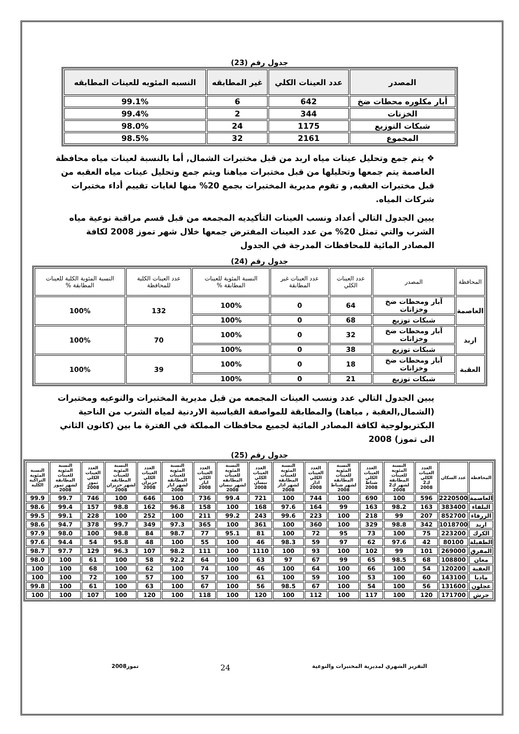جدول رقم (23)
| المصدر | عدد العينات الكلي | غير المطابقه | النسبه المئويه للعينات المطابقه |
| --- | --- | --- | --- |
| أبار مكلوره محطات ضخ | 642 | 6 | 99.1% |
| الخزنات | 344 | 2 | 99.4% |
| شبكات التوزيع | 1175 | 24 | 98.0% |
| المجموع | 2161 | 32 | 98.5% |
❖ يتم جمع وتحليل عينات مياه اربد من قبل مختبرات الشمال, أما بالنسبة لعينات مياه محافظة العاصمة يتم جمعها وتحليلها من قبل مختبرات مياهنا ويتم جمع وتحليل عينات مياه العقبه من قبل مختبرات العقبه, و تقوم مديرية المختبرات بجمع 20% منها لغايات تقييم أداء مختبرات شركات المياه.
يبين الجدول التالي أعداد ونسب العينات التأكيديه المجمعه من قبل قسم مراقبة نوعية مياه الشرب والتي تمثل 20% من عدد العينات المفترض جمعها خلال شهر تموز 2008 لكافة المصادر المائية للمحافظات المدرجة في الجدول
جدول رقم (24)
| المحافظة | المصدر | عدد العينات الكلي | عدد العينات غير المطابقة | النسبة المئوية للعينات المطابقة % | عدد العينات الكلية للمحافظة | النسبة المئوية الكلية للعينات المطابقة % |
| --- | --- | --- | --- | --- | --- | --- |
| العاصمة | آبار ومحطات ضخ وخزانات | 64 | 0 | 100% | 132 | 100% |
| | شبكات توزيع | 68 | 0 | 100% | | |
| اربد | آبار ومحطات ضخ وخزانات | 32 | 0 | 100% | 70 | 100% |
| | شبكات توزيع | 38 | 0 | 100% | | |
| العقبة | آبار ومحطات ضخ وخزانات | 18 | 0 | 100% | 39 | 100% |
| | شبكات توزيع | 21 | 0 | 100% | | |
يبين الجدول التالي عدد ونسب العينات المجمعه من قبل مديرية المختبرات والنوعيه ومختبرات (الشمال,العقبة , مياهنا) والمطابقة للمواصفة القياسية الاردنية لمياه الشرب من الناحية البكتريولوجية لكافة المصادر المائية لجميع محافظات المملكة في الفترة ما بين (كانون الثاني الى تموز) 2008
جدول رقم (25)
| المحافظة | عدد السكان | العدد العينات الكلي ك2 2008 | النسبة المئوية للعينات المطابقة لشهر ك2 2008 | العدد العينات الكلي شباط 2008 | النسبة المئوية للعينات المطابقة لشهر شباط 2008 | العدد العينات الكلي اذار 2008 | النسبة المئوية للعينات المطابقة لشهر اذار 2008 | العدد العينات الكلي نيسان 2008 | النسبة المئوية للعينات المطابقة لشهر نيسان 2008 | العدد العينات الكلي ايار 2008 | النسبة المئوية للعينات المطابقة لشهر ايار 2008 | العدد العينات الكلي حزيران 2008 | النسبة المئوية للعينات المطابقة لشهر حزيران 2008 | العدد العينات الكلي تموز 2008 | النسبة المئوية للعينات المطابقة لشهر تموز 2008 | النسبة المئوية التراكية الكلية |
| --- | --- | --- | --- | --- | --- | --- | --- | --- | --- | --- | --- | --- | --- | --- | --- | --- |
| العاصمة | 2220500 | 596 | 100 | 690 | 100 | 744 | 100 | 721 | 99.4 | 736 | 100 | 646 | 100 | 746 | 99.7 | 99.9 |
| البلقاء | 383400 | 163 | 98.2 | 163 | 99 | 164 | 97.6 | 168 | 100 | 158 | 96.8 | 162 | 98.8 | 157 | 99.4 | 98.6 |
| الزرقاء | 852700 | 207 | 99 | 218 | 100 | 223 | 99.6 | 243 | 99.2 | 211 | 100 | 252 | 100 | 228 | 99.1 | 99.5 |
| اربد | 1018700 | 342 | 98.8 | 329 | 100 | 360 | 100 | 361 | 100 | 365 | 97.3 | 349 | 99.7 | 378 | 94.7 | 98.6 |
| الكرك | 223200 | 75 | 100 | 73 | 95 | 72 | 100 | 81 | 95.1 | 77 | 98.7 | 84 | 98.8 | 100 | 98.0 | 97.9 |
| الطفيلة | 80100 | 42 | 97.6 | 62 | 97 | 59 | 98.3 | 46 | 100 | 55 | 100 | 48 | 95.8 | 54 | 94.4 | 97.6 |
| المفرق | 269000 | 101 | 99 | 102 | 100 | 93 | 100 | 1110 | 100 | 111 | 98.2 | 107 | 96.3 | 129 | 97.7 | 98.7 |
| معان | 108800 | 68 | 98.5 | 65 | 99 | 67 | 97 | 63 | 100 | 64 | 92.2 | 58 | 100 | 61 | 100 | 98.0 |
| العقبة | 120200 | 54 | 100 | 66 | 100 | 64 | 100 | 46 | 100 | 74 | 100 | 62 | 100 | 68 | 100 | 100 |
| مادبا | 143100 | 60 | 100 | 53 | 100 | 59 | 100 | 61 | 100 | 57 | 100 | 57 | 100 | 72 | 100 | 100 |
| عجلون | 131600 | 56 | 100 | 54 | 100 | 67 | 98.5 | 56 | 100 | 67 | 100 | 63 | 100 | 61 | 100 | 99.8 |
| جرش | 171700 | 120 | 100 | 117 | 100 | 112 | 100 | 120 | 100 | 118 | 100 | 120 | 100 | 107 | 100 | 100 |
التقرير الشهري لمديرية المختبرات والنوعية 24 تموز2008